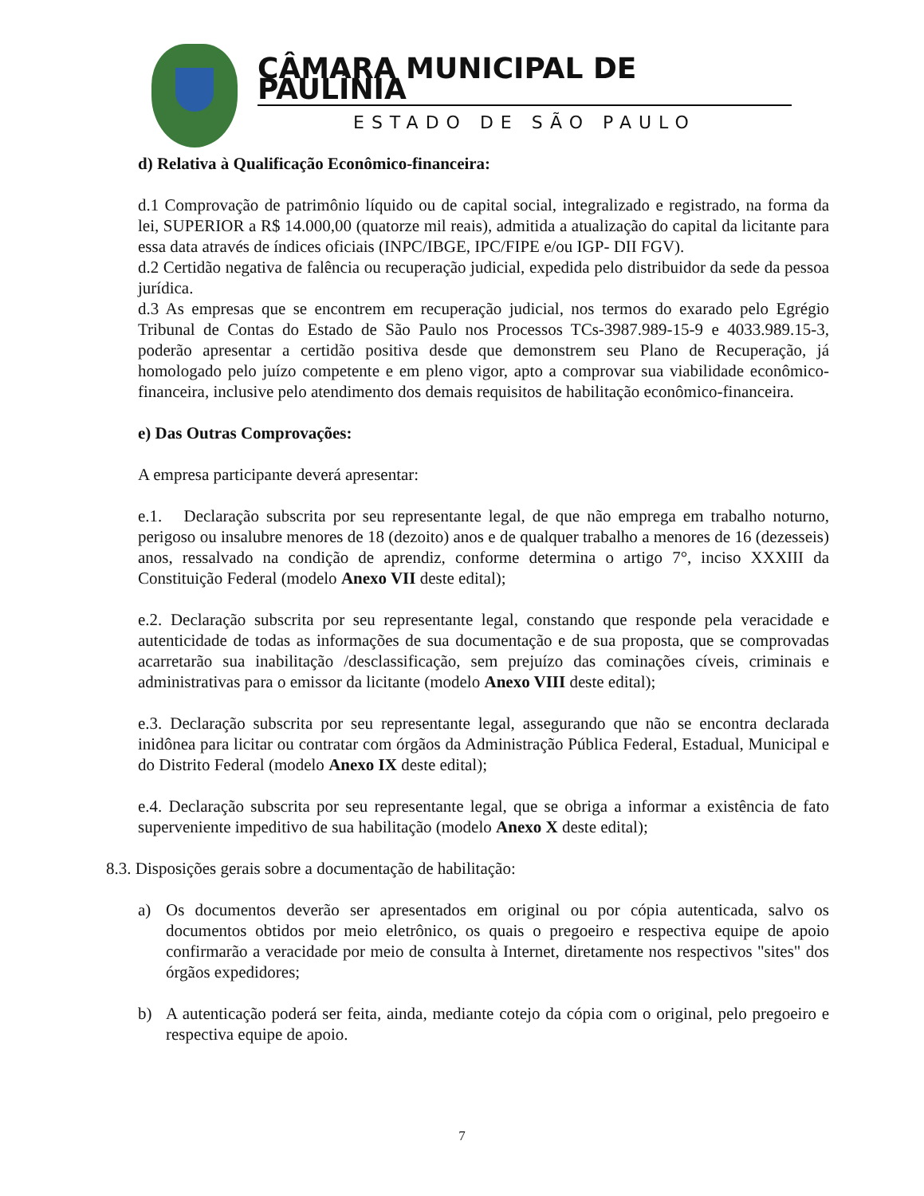CÂMARA MUNICIPAL DE PAULÍNIA
ESTADO DE SÃO PAULO
d) Relativa à Qualificação Econômico-financeira:
d.1 Comprovação de patrimônio líquido ou de capital social, integralizado e registrado, na forma da lei, SUPERIOR a R$ 14.000,00 (quatorze mil reais), admitida a atualização do capital da licitante para essa data através de índices oficiais (INPC/IBGE, IPC/FIPE e/ou IGP- DII FGV).
d.2 Certidão negativa de falência ou recuperação judicial, expedida pelo distribuidor da sede da pessoa jurídica.
d.3 As empresas que se encontrem em recuperação judicial, nos termos do exarado pelo Egrégio Tribunal de Contas do Estado de São Paulo nos Processos TCs-3987.989-15-9 e 4033.989.15-3, poderão apresentar a certidão positiva desde que demonstrem seu Plano de Recuperação, já homologado pelo juízo competente e em pleno vigor, apto a comprovar sua viabilidade econômico-financeira, inclusive pelo atendimento dos demais requisitos de habilitação econômico-financeira.
e) Das Outras Comprovações:
A empresa participante deverá apresentar:
e.1. Declaração subscrita por seu representante legal, de que não emprega em trabalho noturno, perigoso ou insalubre menores de 18 (dezoito) anos e de qualquer trabalho a menores de 16 (dezesseis) anos, ressalvado na condição de aprendiz, conforme determina o artigo 7°, inciso XXXIII da Constituição Federal (modelo Anexo VII deste edital);
e.2. Declaração subscrita por seu representante legal, constando que responde pela veracidade e autenticidade de todas as informações de sua documentação e de sua proposta, que se comprovadas acarretarão sua inabilitação /desclassificação, sem prejuízo das cominações cíveis, criminais e administrativas para o emissor da licitante (modelo Anexo VIII deste edital);
e.3. Declaração subscrita por seu representante legal, assegurando que não se encontra declarada inidônea para licitar ou contratar com órgãos da Administração Pública Federal, Estadual, Municipal e do Distrito Federal (modelo Anexo IX deste edital);
e.4. Declaração subscrita por seu representante legal, que se obriga a informar a existência de fato superveniente impeditivo de sua habilitação (modelo Anexo X deste edital);
8.3. Disposições gerais sobre a documentação de habilitação:
a) Os documentos deverão ser apresentados em original ou por cópia autenticada, salvo os documentos obtidos por meio eletrônico, os quais o pregoeiro e respectiva equipe de apoio confirmarão a veracidade por meio de consulta à Internet, diretamente nos respectivos "sites" dos órgãos expedidores;
b) A autenticação poderá ser feita, ainda, mediante cotejo da cópia com o original, pelo pregoeiro e respectiva equipe de apoio.
7